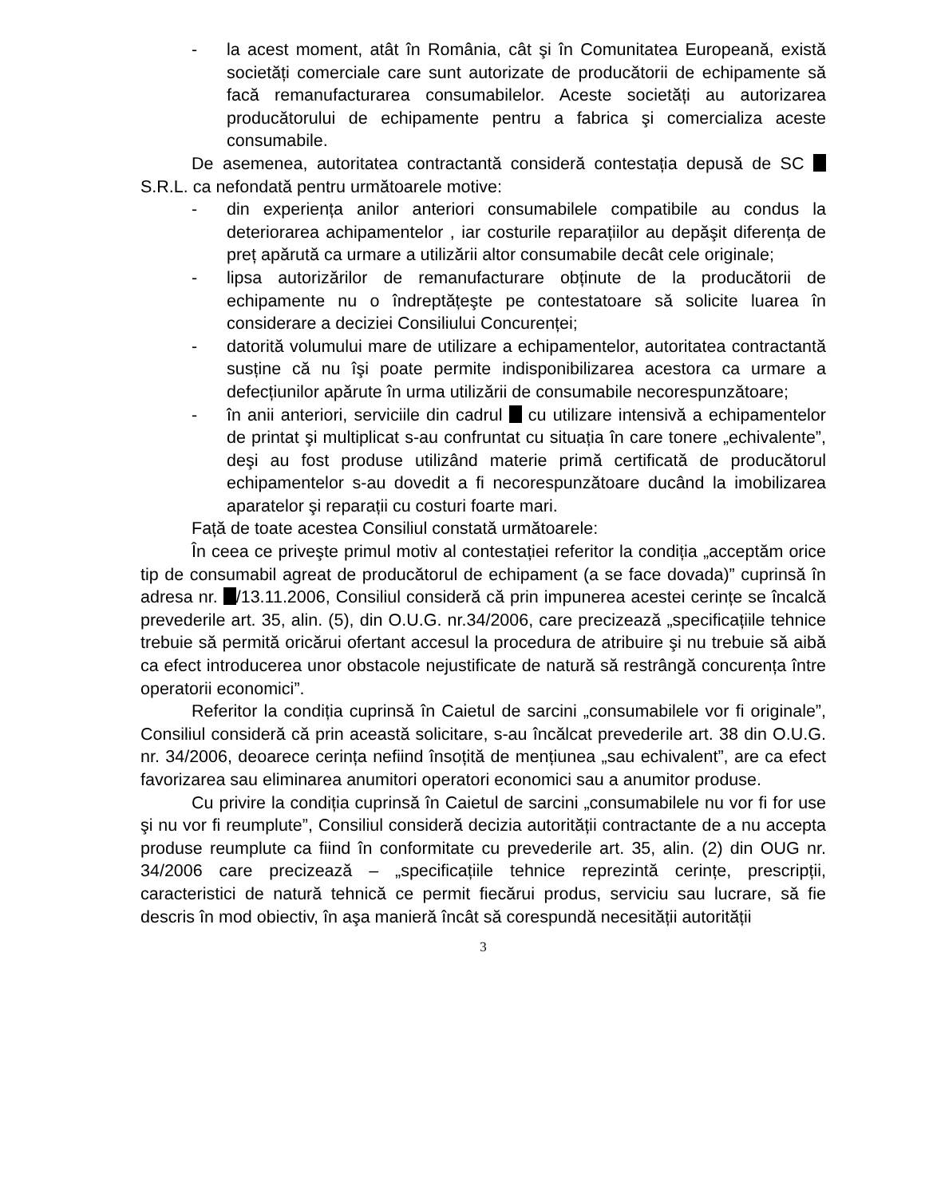- la acest moment, atât în România, cât şi în Comunitatea Europeană, există societăți comerciale care sunt autorizate de producătorii de echipamente să facă remanufacturarea consumabilelor. Aceste societăți au autorizarea producătorului de echipamente pentru a fabrica şi comercializa aceste consumabile.
De asemenea, autoritatea contractantă consideră contestația depusă de SC S.R.L. ca nefondată pentru următoarele motive:
- din experiența anilor anteriori consumabilele compatibile au condus la deteriorarea achipamentelor , iar costurile reparațiilor au depăşit diferența de preț apărută ca urmare a utilizării altor consumabile decât cele originale;
- lipsa autorizărilor de remanufacturare obținute de la producătorii de echipamente nu o îndreptățeşte pe contestatoare să solicite luarea în considerare a deciziei Consiliului Concurenței;
- datorită volumului mare de utilizare a echipamentelor, autoritatea contractantă susține că nu îşi poate permite indisponibilizarea acestora ca urmare a defecțiunilor apărute în urma utilizării de consumabile necorespunzătoare;
- în anii anteriori, serviciile din cadrul cu utilizare intensivă a echipamentelor de printat şi multiplicat s-au confruntat cu situația în care tonere „echivalente”, deşi au fost produse utilizând materie primă certificată de producătorul echipamentelor s-au dovedit a fi necorespunzătoare ducând la imobilizarea aparatelor şi reparații cu costuri foarte mari.
Față de toate acestea Consiliul constată următoarele:
În ceea ce priveşte primul motiv al contestației referitor la condiția „acceptăm orice tip de consumabil agreat de producătorul de echipament (a se face dovada)” cuprinsă în adresa nr. /13.11.2006, Consiliul consideră că prin impunerea acestei cerințe se încalcă prevederile art. 35, alin. (5), din O.U.G. nr.34/2006, care precizează „specificațiile tehnice trebuie să permită oricărui ofertant accesul la procedura de atribuire şi nu trebuie să aibă ca efect introducerea unor obstacole nejustificate de natură să restrângă concurența între operatorii economici”.
Referitor la condiția cuprinsă în Caietul de sarcini „consumabilele vor fi originale”, Consiliul consideră că prin această solicitare, s-au încălcat prevederile art. 38 din O.U.G. nr. 34/2006, deoarece cerința nefiind însoțită de mențiunea „sau echivalent”, are ca efect favorizarea sau eliminarea anumitori operatori economici sau a anumitor produse.
Cu privire la condiția cuprinsă în Caietul de sarcini „consumabilele nu vor fi for use şi nu vor fi reumplute”, Consiliul consideră decizia autorității contractante de a nu accepta produse reumplute ca fiind în conformitate cu prevederile art. 35, alin. (2) din OUG nr. 34/2006 care precizează – „specificațiile tehnice reprezintă cerințe, prescripții, caracteristici de natură tehnică ce permit fiecărui produs, serviciu sau lucrare, să fie descris în mod obiectiv, în aşa manieră încât să corespundă necesității autorității
3